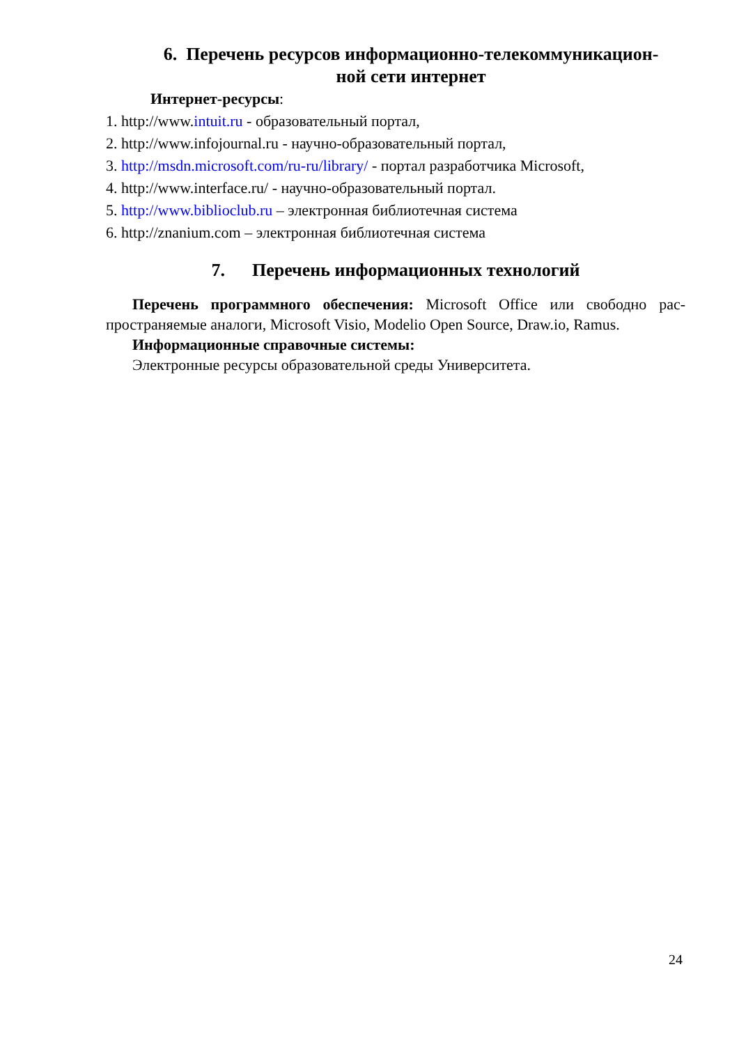6. Перечень ресурсов информационно-телекоммуникацион-
ной сети интернет
Интернет-ресурсы:
1. http://www.intuit.ru - образовательный портал,
2. http://www.infojournal.ru - научно-образовательный портал,
3. http://msdn.microsoft.com/ru-ru/library/ - портал разработчика Microsoft,
4. http://www.interface.ru/ - научно-образовательный портал.
5. http://www.biblioclub.ru – электронная библиотечная система
6. http://znanium.com – электронная библиотечная система
7. Перечень информационных технологий
Перечень программного обеспечения: Microsoft Office или свободно рас-пространяемые аналоги, Microsoft Visio, Modelio Open Source, Draw.io, Ramus.
Информационные справочные системы:
Электронные ресурсы образовательной среды Университета.
24